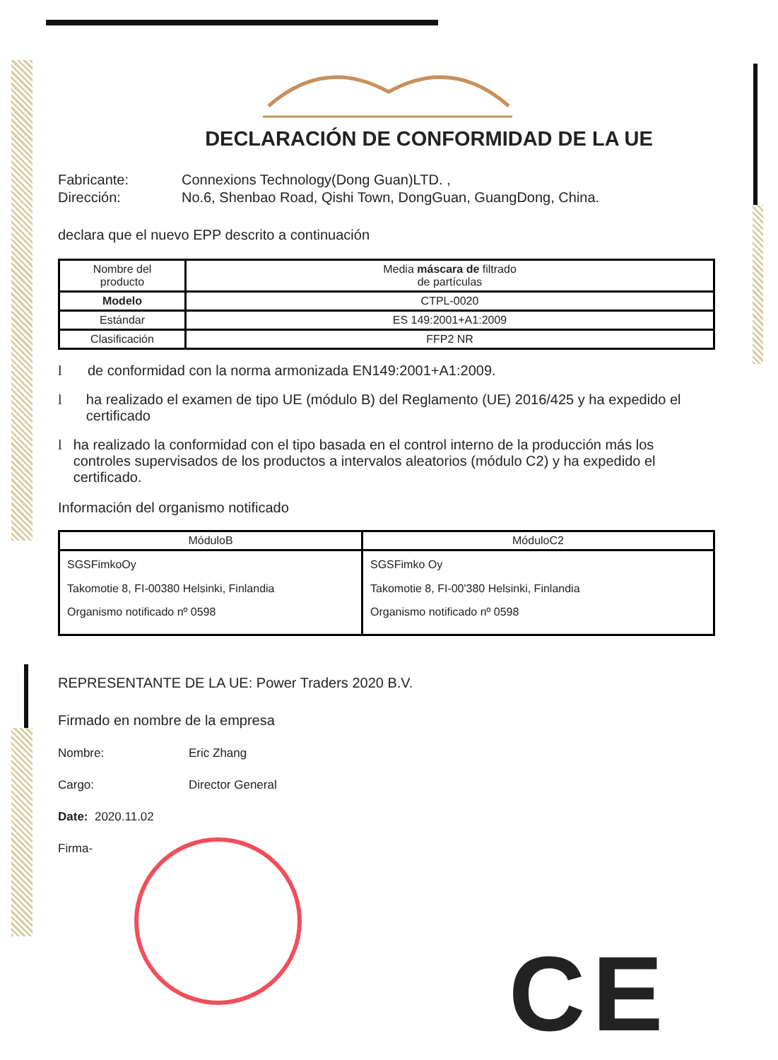DECLARACIÓN DE CONFORMIDAD DE LA UE
Fabricante: Connexions Technology(Dong Guan)LTD. ,
Dirección: No.6, Shenbao Road, Qishi Town, DongGuan, GuangDong, China.
declara que el nuevo EPP descrito a continuación
| Nombre del producto | Media máscara de filtrado de partículas |
| Modelo | CTPL-0020 |
| Estándar | ES 149:2001+A1:2009 |
| Clasificación | FFP2 NR |
l de conformidad con la norma armonizada EN149:2001+A1:2009.
l ha realizado el examen de tipo UE (módulo B) del Reglamento (UE) 2016/425 y ha expedido el certificado
l ha realizado la conformidad con el tipo basada en el control interno de la producción más los controles supervisados de los productos a intervalos aleatorios (módulo C2) y ha expedido el certificado.
Información del organismo notificado
| MóduloB | MóduloC2 |
| --- | --- |
| SGSFimkoOy Takomotie 8, FI-00380 Helsinki, Finlandia Organismo notificado nº 0598 | SGSFimko Oy Takomotie 8, FI-00'380 Helsinki, Finlandia Organismo notificado nº 0598 |
REPRESENTANTE DE LA UE: Power Traders 2020 B.V.
Firmado en nombre de la empresa
Nombre: Eric Zhang
Cargo: Director General
Date: 2020.11.02
Firma-
CE